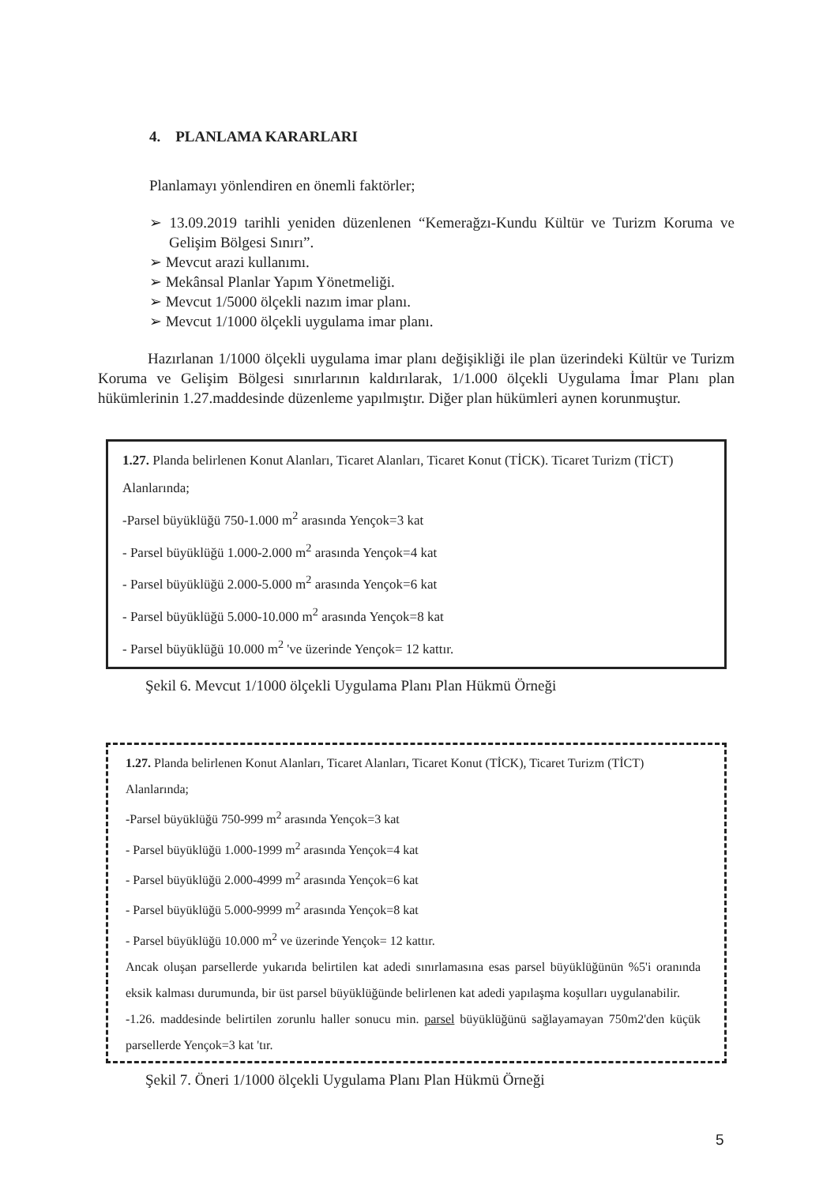4. PLANLAMA KARARLARI
Planlamayı yönlendiren en önemli faktörler;
➢ 13.09.2019 tarihli yeniden düzenlenen “Kemerağzı-Kundu Kültür ve Turizm Koruma ve Gelişim Bölgesi Sınırı”.
➢ Mevcut arazi kullanımı.
➢ Mekânsal Planlar Yapım Yönetmeliği.
➢ Mevcut 1/5000 ölçekli nazım imar planı.
➢ Mevcut 1/1000 ölçekli uygulama imar planı.
Hazırlanan 1/1000 ölçekli uygulama imar planı değişikliği ile plan üzerindeki Kültür ve Turizm Koruma ve Gelişim Bölgesi sınırlarının kaldırılarak, 1/1.000 ölçekli Uygulama İmar Planı plan hükümlerinin 1.27.maddesinde düzenleme yapılmıştır. Diğer plan hükümleri aynen korunmuştur.
1.27. Planda belirlenen Konut Alanları, Ticaret Alanları, Ticaret Konut (TİCK). Ticaret Turizm (TİCT) Alanlarında;
-Parsel büyüklüğü 750-1.000 m<sup>2</sup> arasında Yençok=3 kat
- Parsel büyüklüğü 1.000-2.000 m<sup>2</sup> arasında Yençok=4 kat
- Parsel büyüklüğü 2.000-5.000 m<sup>2</sup> arasında Yençok=6 kat
- Parsel büyüklüğü 5.000-10.000 m<sup>2</sup> arasında Yençok=8 kat
- Parsel büyüklüğü 10.000 m<sup>2</sup> 've üzerinde Yençok= 12 kattır.
Şekil 6. Mevcut 1/1000 ölçekli Uygulama Planı Plan Hükmü Örneği
1.27. Planda belirlenen Konut Alanları, Ticaret Alanları, Ticaret Konut (TİCK), Ticaret Turizm (TİCT) Alanlarında;
-Parsel büyüklüğü 750-999 m<sup>2</sup> arasında Yençok=3 kat
- Parsel büyüklüğü 1.000-1999 m<sup>2</sup> arasında Yençok=4 kat
- Parsel büyüklüğü 2.000-4999 m<sup>2</sup> arasında Yençok=6 kat
- Parsel büyüklüğü 5.000-9999 m<sup>2</sup> arasında Yençok=8 kat
- Parsel büyüklüğü 10.000 m<sup>2</sup> ve üzerinde Yençok= 12 kattır.
Ancak oluşan parsellerde yukarıda belirtilen kat adedi sınırlamasına esas parsel büyüklüğünün %5'i oranında eksik kalması durumunda, bir üst parsel büyüklüğünde belirlenen kat adedi yapılaşma koşulları uygulanabilir.
-1.26. maddesinde belirtilen zorunlu haller sonucu min. parsel büyüklüğünü sağlayamayan 750m2'den küçük parsellerde Yençok=3 kat 'tır.
Şekil 7. Öneri 1/1000 ölçekli Uygulama Planı Plan Hükmü Örneği
5